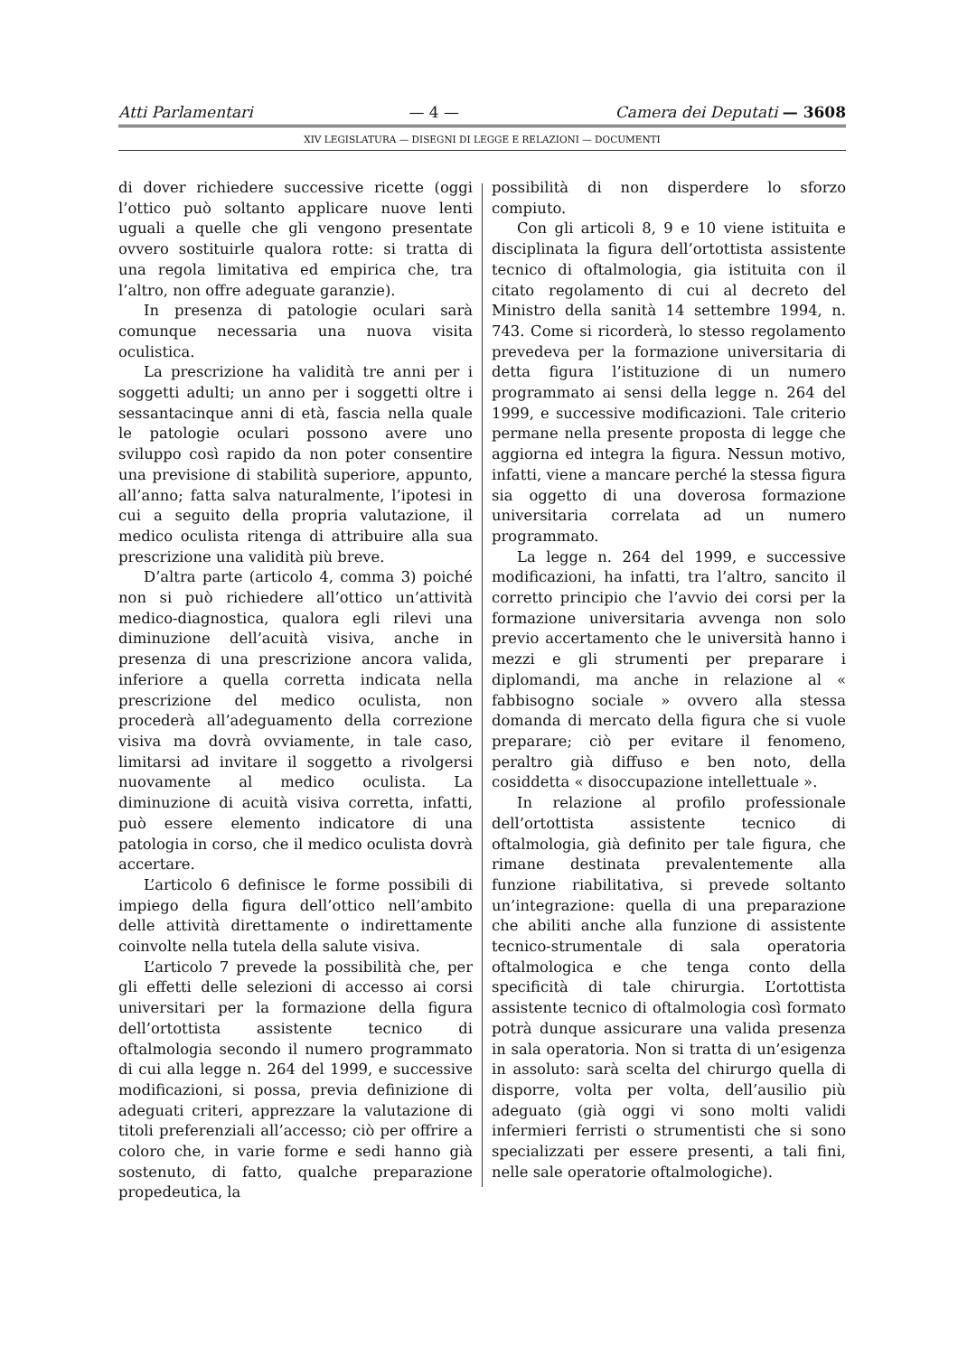Atti Parlamentari — 4 — Camera dei Deputati — 3608
XIV LEGISLATURA — DISEGNI DI LEGGE E RELAZIONI — DOCUMENTI
di dover richiedere successive ricette (oggi l’ottico può soltanto applicare nuove lenti uguali a quelle che gli vengono presentate ovvero sostituirle qualora rotte: si tratta di una regola limitativa ed empirica che, tra l’altro, non offre adeguate garanzie).
In presenza di patologie oculari sarà comunque necessaria una nuova visita oculistica.
La prescrizione ha validità tre anni per i soggetti adulti; un anno per i soggetti oltre i sessantacinque anni di età, fascia nella quale le patologie oculari possono avere uno sviluppo così rapido da non poter consentire una previsione di stabilità superiore, appunto, all’anno; fatta salva naturalmente, l’ipotesi in cui a seguito della propria valutazione, il medico oculista ritenga di attribuire alla sua prescrizione una validità più breve.
D’altra parte (articolo 4, comma 3) poiché non si può richiedere all’ottico un’attività medico-diagnostica, qualora egli rilevi una diminuzione dell’acuità visiva, anche in presenza di una prescrizione ancora valida, inferiore a quella corretta indicata nella prescrizione del medico oculista, non procederà all’adeguamento della correzione visiva ma dovrà ovviamente, in tale caso, limitarsi ad invitare il soggetto a rivolgersi nuovamente al medico oculista. La diminuzione di acuità visiva corretta, infatti, può essere elemento indicatore di una patologia in corso, che il medico oculista dovrà accertare.
L’articolo 6 definisce le forme possibili di impiego della figura dell’ottico nell’ambito delle attività direttamente o indirettamente coinvolte nella tutela della salute visiva.
L’articolo 7 prevede la possibilità che, per gli effetti delle selezioni di accesso ai corsi universitari per la formazione della figura dell’ortottista assistente tecnico di oftalmologia secondo il numero programmato di cui alla legge n. 264 del 1999, e successive modificazioni, si possa, previa definizione di adeguati criteri, apprezzare la valutazione di titoli preferenziali all’accesso; ciò per offrire a coloro che, in varie forme e sedi hanno già sostenuto, di fatto, qualche preparazione propedeutica, la
possibilità di non disperdere lo sforzo compiuto.
Con gli articoli 8, 9 e 10 viene istituita e disciplinata la figura dell’ortottista assistente tecnico di oftalmologia, gia istituita con il citato regolamento di cui al decreto del Ministro della sanità 14 settembre 1994, n. 743. Come si ricorderà, lo stesso regolamento prevedeva per la formazione universitaria di detta figura l’istituzione di un numero programmato ai sensi della legge n. 264 del 1999, e successive modificazioni. Tale criterio permane nella presente proposta di legge che aggiorna ed integra la figura. Nessun motivo, infatti, viene a mancare perché la stessa figura sia oggetto di una doverosa formazione universitaria correlata ad un numero programmato.
La legge n. 264 del 1999, e successive modificazioni, ha infatti, tra l’altro, sancito il corretto principio che l’avvio dei corsi per la formazione universitaria avvenga non solo previo accertamento che le università hanno i mezzi e gli strumenti per preparare i diplomandi, ma anche in relazione al « fabbisogno sociale » ovvero alla stessa domanda di mercato della figura che si vuole preparare; ciò per evitare il fenomeno, peraltro già diffuso e ben noto, della cosiddetta « disoccupazione intellettuale ».
In relazione al profilo professionale dell’ortottista assistente tecnico di oftalmologia, già definito per tale figura, che rimane destinata prevalentemente alla funzione riabilitativa, si prevede soltanto un’integrazione: quella di una preparazione che abiliti anche alla funzione di assistente tecnico-strumentale di sala operatoria oftalmologica e che tenga conto della specificità di tale chirurgia. L’ortottista assistente tecnico di oftalmologia così formato potrà dunque assicurare una valida presenza in sala operatoria. Non si tratta di un’esigenza in assoluto: sarà scelta del chirurgo quella di disporre, volta per volta, dell’ausilio più adeguato (già oggi vi sono molti validi infermieri ferristi o strumentisti che si sono specializzati per essere presenti, a tali fini, nelle sale operatorie oftalmologiche).